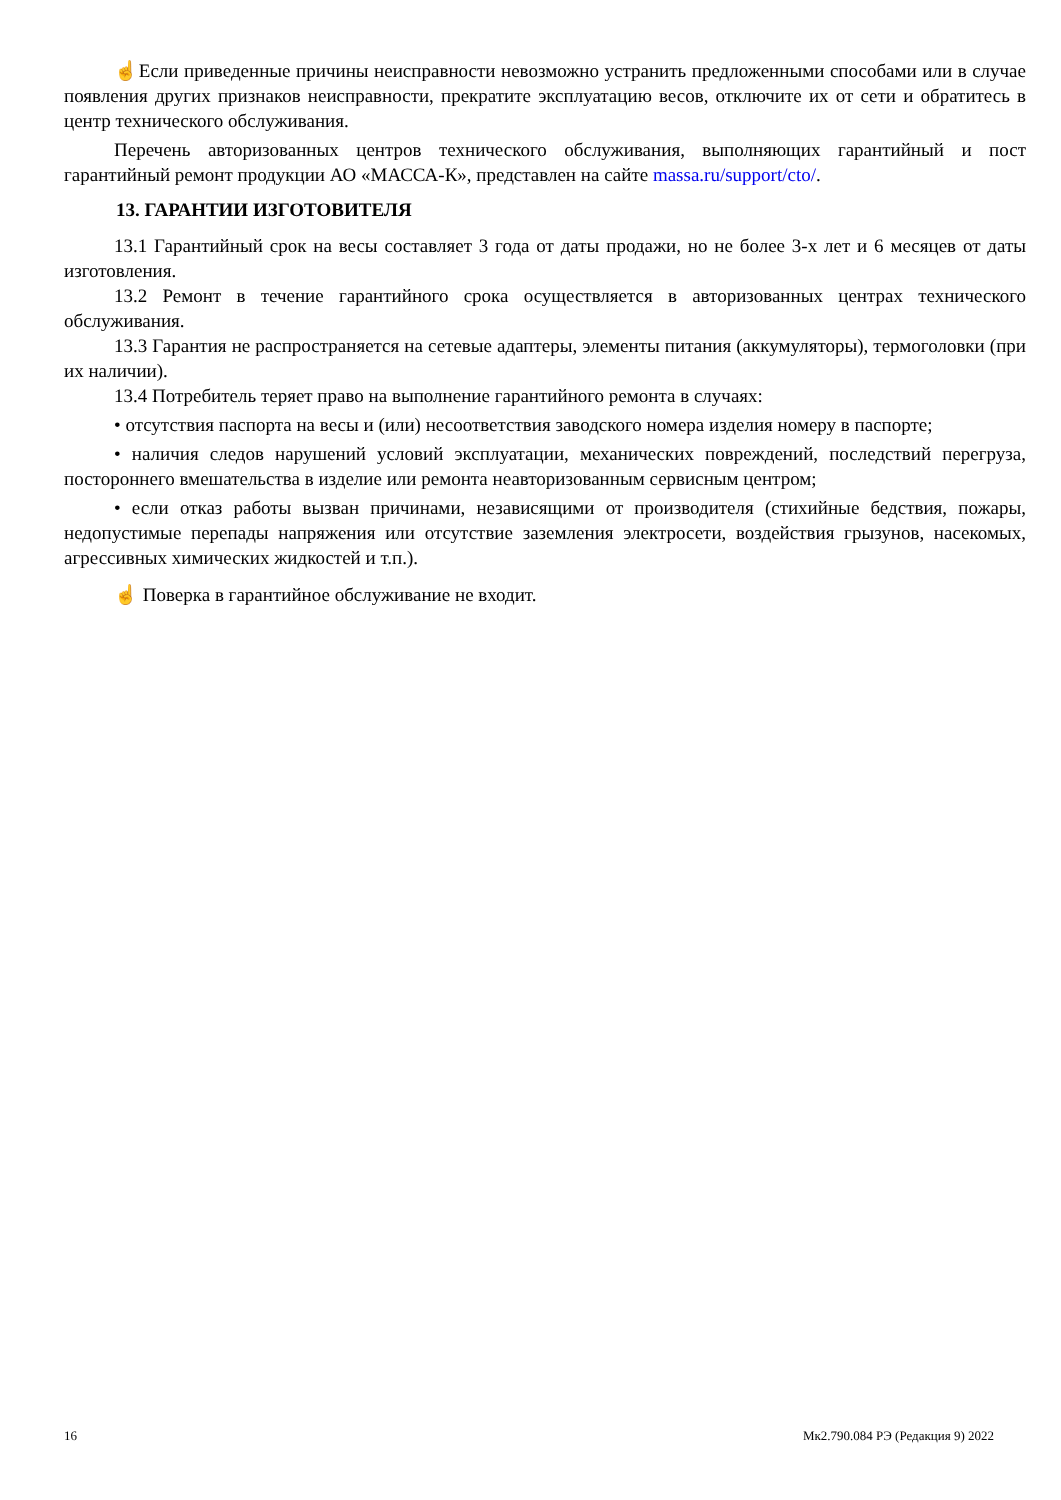☝Если приведенные причины неисправности невозможно устранить предложенными способами или в случае появления других признаков неисправности, прекратите эксплуатацию весов, отключите их от сети и обратитесь в центр технического обслуживания.
Перечень авторизованных центров технического обслуживания, выполняющих гарантийный и пост гарантийный ремонт продукции АО «МАССА-К», представлен на сайте massa.ru/support/cto/.
13. ГАРАНТИИ ИЗГОТОВИТЕЛЯ
13.1 Гарантийный срок на весы составляет 3 года от даты продажи, но не более 3-х лет и 6 месяцев от даты изготовления.
13.2 Ремонт в течение гарантийного срока осуществляется в авторизованных центрах технического обслуживания.
13.3 Гарантия не распространяется на сетевые адаптеры, элементы питания (аккумуляторы), термоголовки (при их наличии).
13.4 Потребитель теряет право на выполнение гарантийного ремонта в случаях:
• отсутствия паспорта на весы и (или) несоответствия заводского номера изделия номеру в паспорте;
• наличия следов нарушений условий эксплуатации, механических повреждений, последствий перегруза, постороннего вмешательства в изделие или ремонта неавторизованным сервисным центром;
• если отказ работы вызван причинами, независящими от производителя (стихийные бедствия, пожары, недопустимые перепады напряжения или отсутствие заземления электросети, воздействия грызунов, насекомых, агрессивных химических жидкостей и т.п.).
☝ Поверка в гарантийное обслуживание не входит.
16 Мк2.790.084 РЭ (Редакция 9) 2022